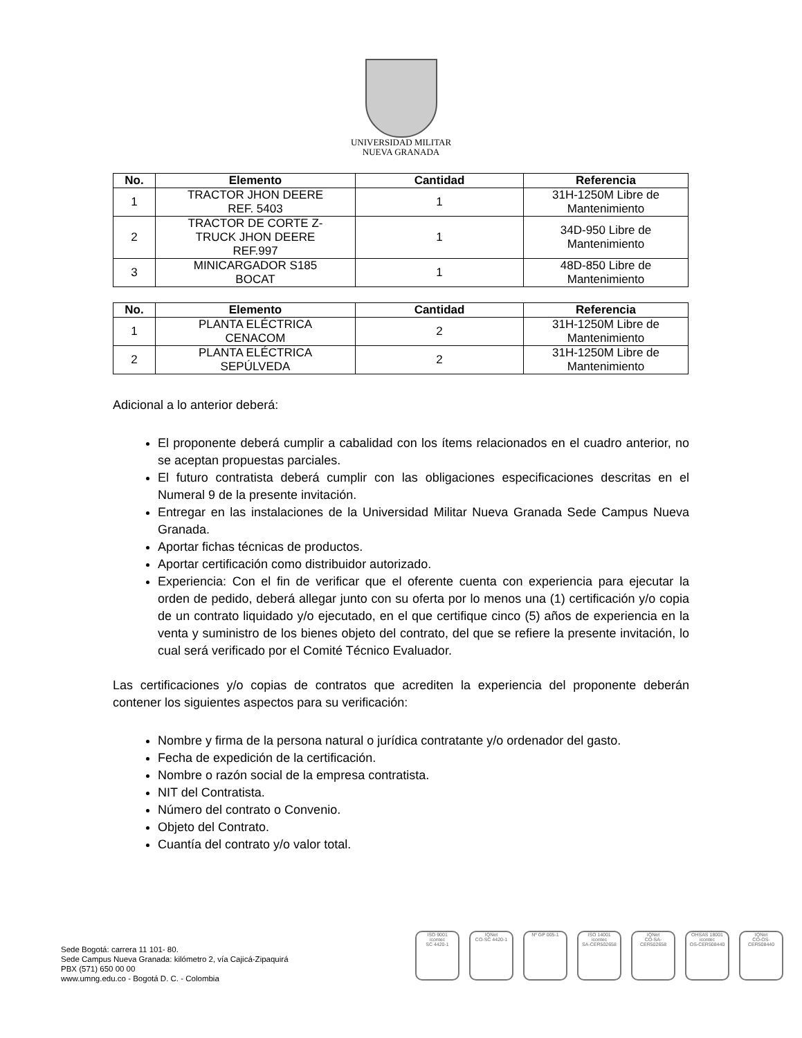UNIVERSIDAD MILITAR
NUEVA GRANADA
| No. | Elemento | Cantidad | Referencia |
| --- | --- | --- | --- |
| 1 | TRACTOR JHON DEERE REF. 5403 | 1 | 31H-1250M Libre de Mantenimiento |
| 2 | TRACTOR DE CORTE Z- TRUCK JHON DEERE REF.997 | 1 | 34D-950 Libre de Mantenimiento |
| 3 | MINICARGADOR S185 BOCAT | 1 | 48D-850 Libre de Mantenimiento |
| No. | Elemento | Cantidad | Referencia |
| --- | --- | --- | --- |
| 1 | PLANTA ELÉCTRICA CENACOM | 2 | 31H-1250M Libre de Mantenimiento |
| 2 | PLANTA ELÉCTRICA SEPÚLVEDA | 2 | 31H-1250M Libre de Mantenimiento |
Adicional a lo anterior deberá:
El proponente deberá cumplir a cabalidad con los ítems relacionados en el cuadro anterior, no se aceptan propuestas parciales.
El futuro contratista deberá cumplir con las obligaciones especificaciones descritas en el Numeral 9 de la presente invitación.
Entregar en las instalaciones de la Universidad Militar Nueva Granada Sede Campus Nueva Granada.
Aportar fichas técnicas de productos.
Aportar certificación como distribuidor autorizado.
Experiencia: Con el fin de verificar que el oferente cuenta con experiencia para ejecutar la orden de pedido, deberá allegar junto con su oferta por lo menos una (1) certificación y/o copia de un contrato liquidado y/o ejecutado, en el que certifique cinco (5) años de experiencia en la venta y suministro de los bienes objeto del contrato, del que se refiere la presente invitación, lo cual será verificado por el Comité Técnico Evaluador.
Las certificaciones y/o copias de contratos que acrediten la experiencia del proponente deberán contener los siguientes aspectos para su verificación:
Nombre y firma de la persona natural o jurídica contratante y/o ordenador del gasto.
Fecha de expedición de la certificación.
Nombre o razón social de la empresa contratista.
NIT del Contratista.
Número del contrato o Convenio.
Objeto del Contrato.
Cuantía del contrato y/o valor total.
Sede Bogotá: carrera 11 101- 80.
Sede Campus Nueva Granada: kilómetro 2, vía Cajicá-Zipaquirá
PBX (571) 650 00 00
www.umng.edu.co - Bogotá D. C. - Colombia
ISO 9001
icontec
SC 4420-1
IQNet
CO-SC 4420-1
Nº GP 005-1 ISO 14001
icontec
SA-CER502658
IQNet
CO-SA-CER502658
OHSAS 18001
icontec
OS-CER508440
IQNet
CO-OS-CER508440